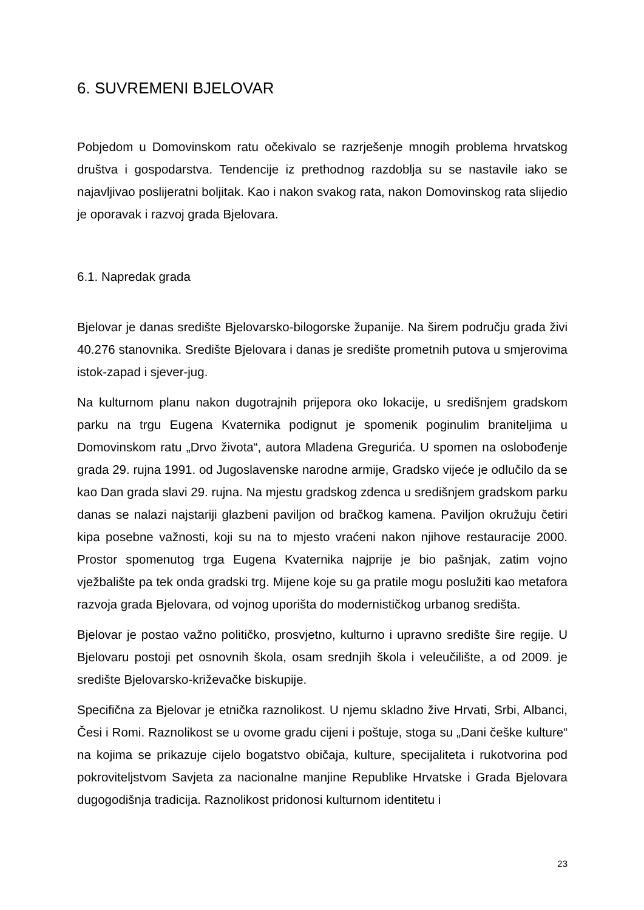6. SUVREMENI BJELOVAR
Pobjedom u Domovinskom ratu očekivalo se razrješenje mnogih problema hrvatskog društva i gospodarstva. Tendencije iz prethodnog razdoblja su se nastavile iako se najavljivao poslijeratni boljitak. Kao i nakon svakog rata, nakon Domovinskog rata slijedio je oporavak i razvoj grada Bjelovara.
6.1. Napredak grada
Bjelovar je danas središte Bjelovarsko-bilogorske županije. Na širem području grada živi 40.276 stanovnika. Središte Bjelovara i danas je središte prometnih putova u smjerovima istok-zapad i sjever-jug.
Na kulturnom planu nakon dugotrajnih prijepora oko lokacije, u središnjem gradskom parku na trgu Eugena Kvaternika podignut je spomenik poginulim braniteljima u Domovinskom ratu „Drvo života“, autora Mladena Greguri­ća. U spomen na oslobođenje grada 29. rujna 1991. od Jugoslavenske narodne armije, Gradsko vijeće je odlučilo da se kao Dan grada slavi 29. rujna. Na mjestu gradskog zdenca u središnjem gradskom parku danas se nalazi najstariji glazbeni paviljon od bračkog kamena. Paviljon okružuju četiri kipa posebne važnosti, koji su na to mjesto vraćeni nakon njihove restauracije 2000. Prostor spomenutog trga Eugena Kvaternika najprije je bio pašnjak, zatim vojno vježbalište pa tek onda gradski trg. Mijene koje su ga pratile mogu poslužiti kao metafora razvoja grada Bjelovara, od vojnog uporišta do modernističkog urbanog središta.
Bjelovar je postao važno političko, prosvjetno, kulturno i upravno središte šire regije. U Bjelovaru postoji pet osnovnih škola, osam srednjih škola i veleučilište, a od 2009. je središte Bjelovarsko-križevačke biskupije.
Specifična za Bjelovar je etnička raznolikost. U njemu skladno žive Hrvati, Srbi, Albanci, Česi i Romi. Raznolikost se u ovome gradu cijeni i poštuje, stoga su „Dani češke kulture“ na kojima se prikazuje cijelo bogatstvo običaja, kulture, specijaliteta i rukotvorina pod pokroviteljstvom Savjeta za nacionalne manjine Republike Hrvatske i Grada Bjelovara dugogodišnja tradicija. Raznolikost pridonosi kulturnom identitetu i
23